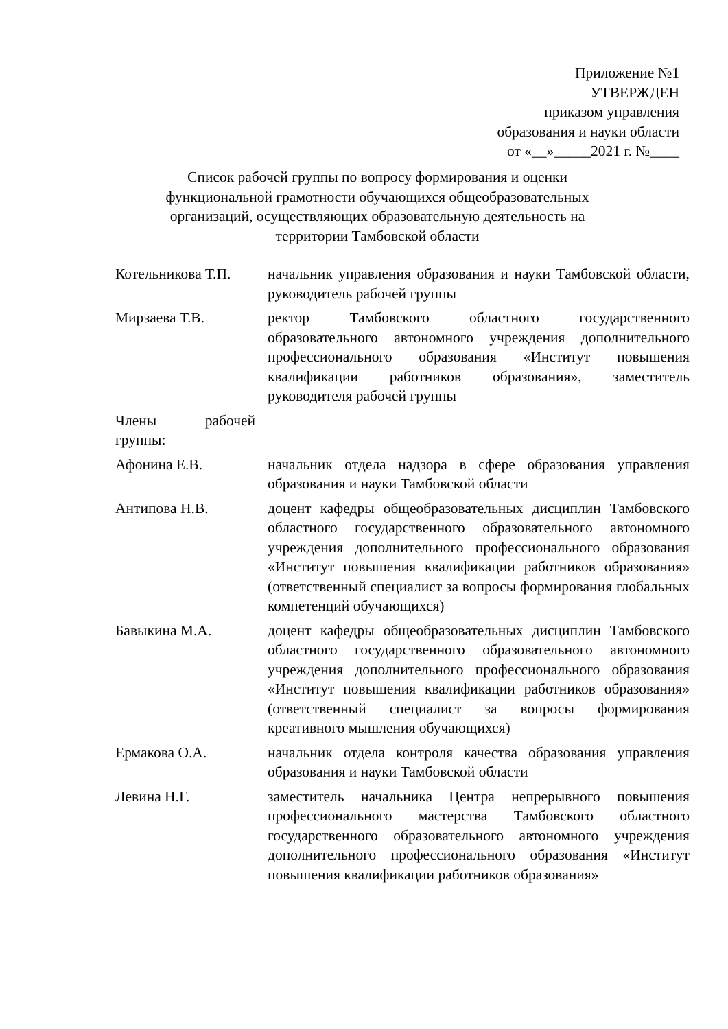Приложение №1
УТВЕРЖДЕН
приказом управления
образования и науки области
от «__»_____2021 г. №____
Список рабочей группы по вопросу формирования и оценки функциональной грамотности обучающихся общеобразовательных организаций, осуществляющих образовательную деятельность на территории Тамбовской области
Котельникова Т.П.
начальник управления образования и науки Тамбовской области, руководитель рабочей группы
Мирзаева Т.В. ректор Тамбовского областного государственного образовательного автономного учреждения дополнительного профессионального образования «Институт повышения квалификации работников образования», заместитель руководителя рабочей группы
Члены рабочей группы:
Афонина Е.В. начальник отдела надзора в сфере образования управления образования и науки Тамбовской области
Антипова Н.В. доцент кафедры общеобразовательных дисциплин Тамбовского областного государственного образовательного автономного учреждения дополнительного профессионального образования «Институт повышения квалификации работников образования» (ответственный специалист за вопросы формирования глобальных компетенций обучающихся)
Бавыкина М.А. доцент кафедры общеобразовательных дисциплин Тамбовского областного государственного образовательного автономного учреждения дополнительного профессионального образования «Институт повышения квалификации работников образования» (ответственный специалист за вопросы формирования креативного мышления обучающихся)
Ермакова О.А. начальник отдела контроля качества образования управления образования и науки Тамбовской области
Левина Н.Г. заместитель начальника Центра непрерывного повышения профессионального мастерства Тамбовского областного государственного образовательного автономного учреждения дополнительного профессионального образования «Институт повышения квалификации работников образования»